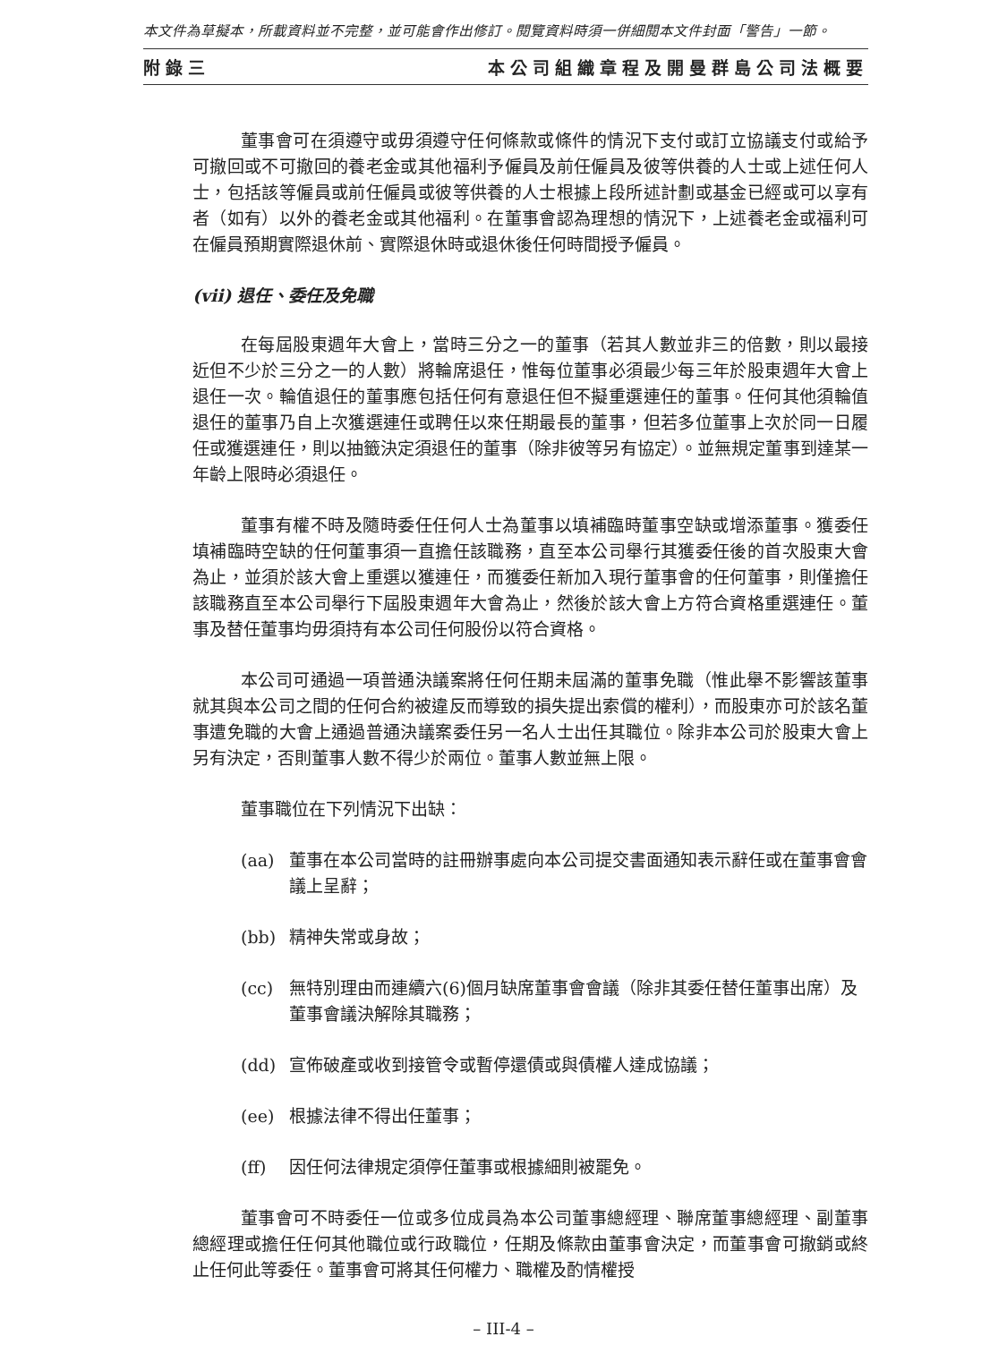本文件為草擬本，所載資料並不完整，並可能會作出修訂。閱覽資料時須一併細閱本文件封面「警告」一節。
附錄三 本公司組織章程及開曼群島公司法概要
董事會可在須遵守或毋須遵守任何條款或條件的情況下支付或訂立協議支付或給予可撤回或不可撤回的養老金或其他福利予僱員及前任僱員及彼等供養的人士或上述任何人士，包括該等僱員或前任僱員或彼等供養的人士根據上段所述計劃或基金已經或可以享有者（如有）以外的養老金或其他福利。在董事會認為理想的情況下，上述養老金或福利可在僱員預期實際退休前、實際退休時或退休後任何時間授予僱員。
(vii) 退任、委任及免職
在每屆股東週年大會上，當時三分之一的董事（若其人數並非三的倍數，則以最接近但不少於三分之一的人數）將輪席退任，惟每位董事必須最少每三年於股東週年大會上退任一次。輪值退任的董事應包括任何有意退任但不擬重選連任的董事。任何其他須輪值退任的董事乃自上次獲選連任或聘任以來任期最長的董事，但若多位董事上次於同一日履任或獲選連任，則以抽籤決定須退任的董事（除非彼等另有協定）。並無規定董事到達某一年齡上限時必須退任。
董事有權不時及隨時委任任何人士為董事以填補臨時董事空缺或增添董事。獲委任填補臨時空缺的任何董事須一直擔任該職務，直至本公司舉行其獲委任後的首次股東大會為止，並須於該大會上重選以獲連任，而獲委任新加入現行董事會的任何董事，則僅擔任該職務直至本公司舉行下屆股東週年大會為止，然後於該大會上方符合資格重選連任。董事及替任董事均毋須持有本公司任何股份以符合資格。
本公司可通過一項普通決議案將任何任期未屆滿的董事免職（惟此舉不影響該董事就其與本公司之間的任何合約被違反而導致的損失提出索償的權利），而股東亦可於該名董事遭免職的大會上通過普通決議案委任另一名人士出任其職位。除非本公司於股東大會上另有決定，否則董事人數不得少於兩位。董事人數並無上限。
董事職位在下列情況下出缺：
(aa) 董事在本公司當時的註冊辦事處向本公司提交書面通知表示辭任或在董事會會議上呈辭；
(bb) 精神失常或身故；
(cc) 無特別理由而連續六(6)個月缺席董事會會議（除非其委任替任董事出席）及董事會議決解除其職務；
(dd) 宣佈破產或收到接管令或暫停還債或與債權人達成協議；
(ee) 根據法律不得出任董事；
(ff) 因任何法律規定須停任董事或根據細則被罷免。
董事會可不時委任一位或多位成員為本公司董事總經理、聯席董事總經理、副董事總經理或擔任任何其他職位或行政職位，任期及條款由董事會決定，而董事會可撤銷或終止任何此等委任。董事會可將其任何權力、職權及酌情權授
– III-4 –